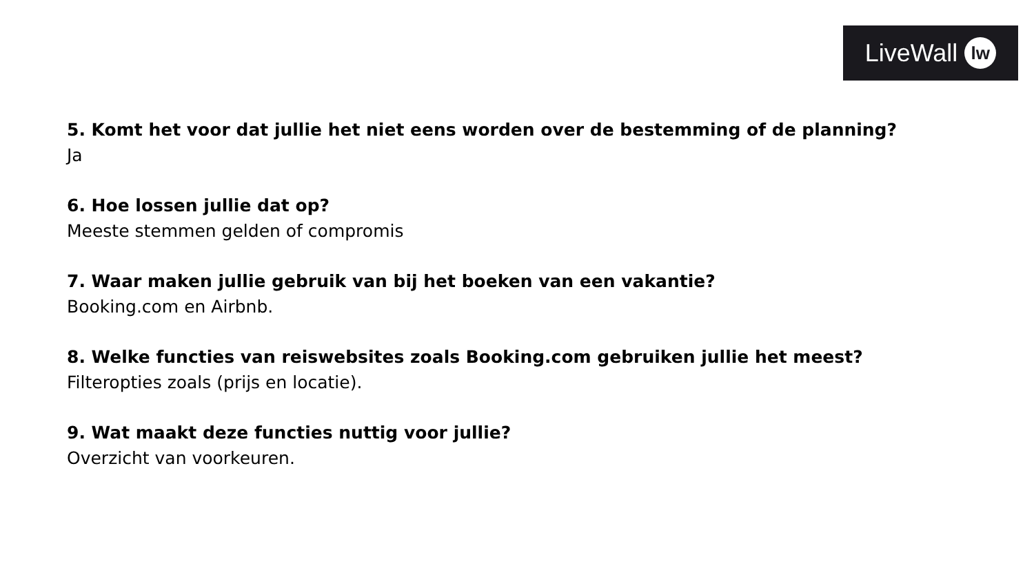LiveWall lw
5. Komt het voor dat jullie het niet eens worden over de bestemming of de planning?
Ja
6. Hoe lossen jullie dat op?
Meeste stemmen gelden of compromis
7. Waar maken jullie gebruik van bij het boeken van een vakantie?
Booking.com en Airbnb.
8. Welke functies van reiswebsites zoals Booking.com gebruiken jullie het meest?
Filteropties zoals (prijs en locatie).
9. Wat maakt deze functies nuttig voor jullie?
Overzicht van voorkeuren.